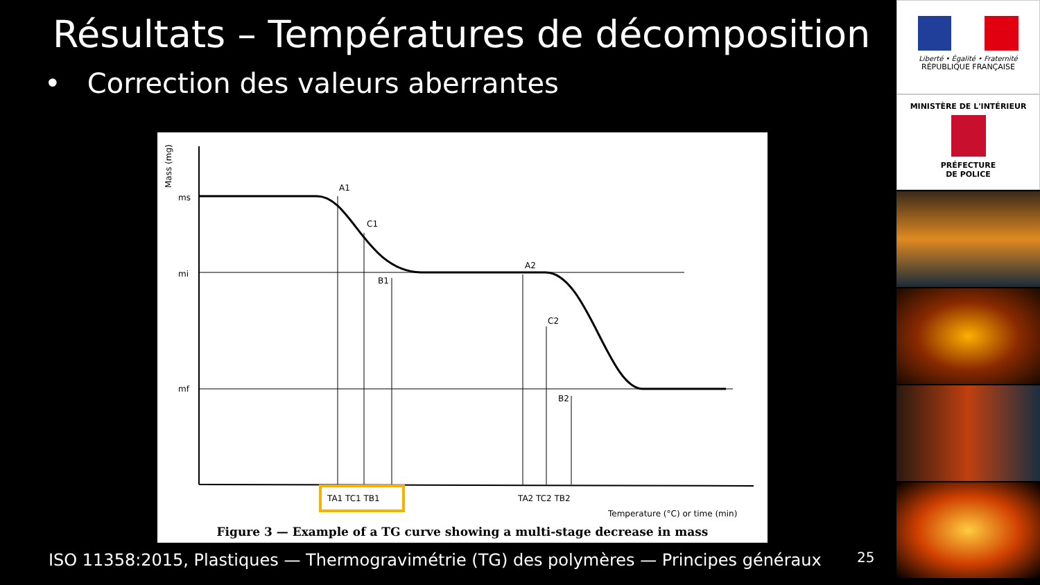Résultats – Températures de décomposition
• Correction des valeurs aberrantes
Mass (mg)
ms
mi
mf
A1
C1
B1
A2
C2
B2
TA1 TC1 TB1
TA2 TC2 TB2
Temperature (°C) or time (min)
Figure 3 — Example of a TG curve showing a multi-stage decrease in mass
ISO 11358:2015, Plastiques — Thermogravimétrie (TG) des polymères — Principes généraux
25
Liberté • Égalité • Fraternité
RÉPUBLIQUE FRANÇAISE
MINISTÈRE DE L'INTÉRIEUR
PRÉFECTURE
DE POLICE